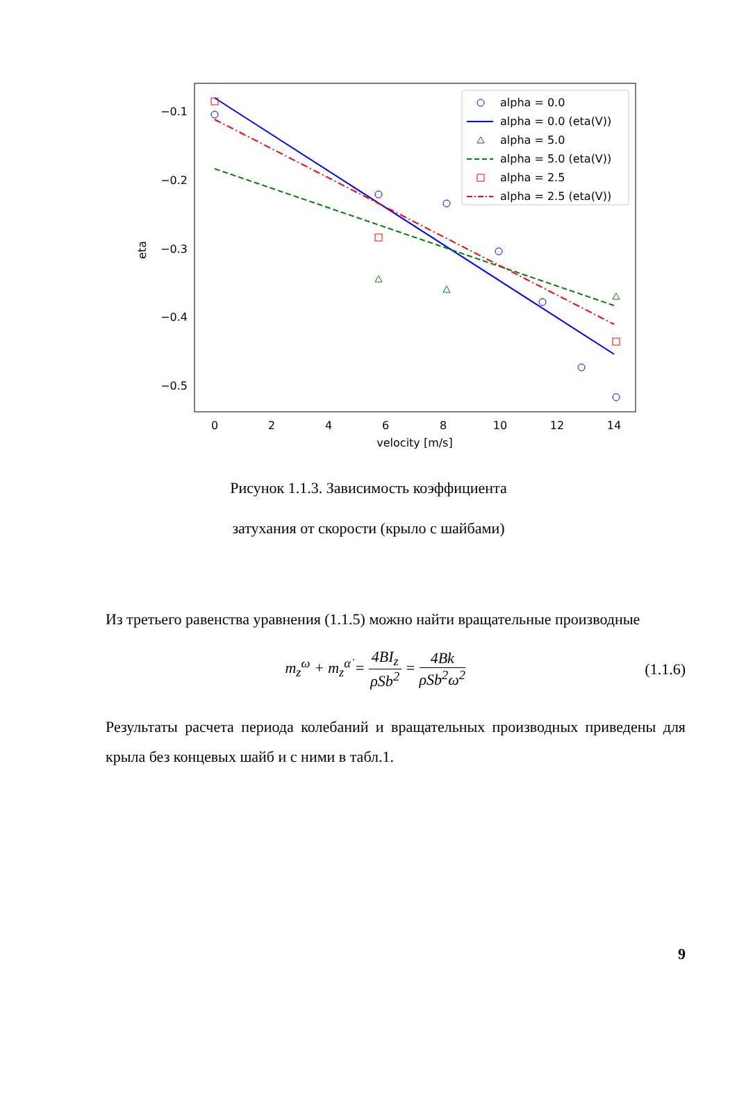−0.1
−0.2
−0.3
−0.4
−0.5
0
2
4
6
8
10
12
14
velocity [m/s]
eta
alpha = 0.0
alpha = 0.0 (eta(V))
alpha = 5.0
alpha = 5.0 (eta(V))
alpha = 2.5
alpha = 2.5 (eta(V))
Рисунок 1.1.3. Зависимость коэффициента
затухания от скорости (крыло с шайбами)
Из третьего равенства уравнения (1.1.5) можно найти вращательные производные
m<sub>z</sub><sup>ω</sup> + m<sub>z</sub><sup>α̇</sup> = 4BI<sub>z</sub> ρSb<sup>2</sup> = 4Bk ρSb<sup>2</sup>ω<sup>2</sup>
(1.1.6)
Результаты расчета периода колебаний и вращательных производных приведены для крыла без концевых шайб и с ними в табл.1.
9